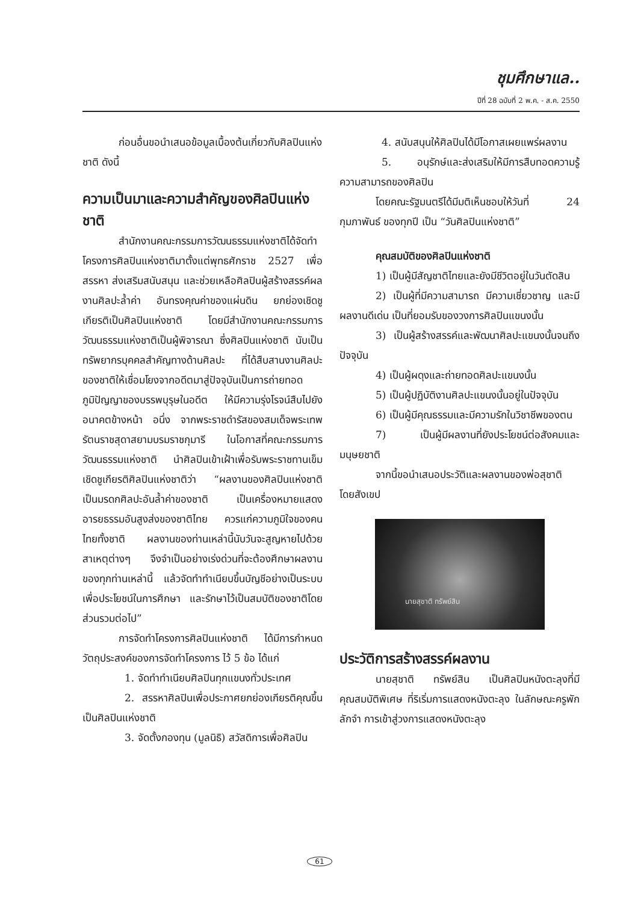ชุมศึกษาแล..
ปีที่ 28 ฉบับที่ 2 พ.ค. - ส.ค. 2550
ก่อนอื่นขอนำเสนอข้อมูลเบื้องต้นเกี่ยวกับศิลปินแห่งชาติ ดังนี้
ความเป็นมาและความสำคัญของศิลปินแห่งชาติ
สำนักงานคณะกรรมการวัฒนธรรมแห่งชาติได้จัดทำโครงการศิลปินแห่งชาติมาตั้งแต่พุทธศักราช 2527 เพื่อสรรหา ส่งเสริมสนับสนุน และช่วยเหลือศิลปินผู้สร้างสรรค์ผลงานศิลปะล้ำค่า อันทรงคุณค่าของแผ่นดิน ยกย่องเชิดชูเกียรติเป็นศิลปินแห่งชาติ โดยมีสำนักงานคณะกรรมการวัฒนธรรมแห่งชาติเป็นผู้พิจารณา ซึ่งศิลปินแห่งชาติ นับเป็นทรัพยากรบุคคลสำคัญทางด้านศิลปะ ที่ได้สืบสานงานศิลปะของชาติให้เชื่อมโยงจากอดีตมาสู่ปัจจุบันเป็นการถ่ายทอดภูมิปัญญาของบรรพบุรุษในอดีต ให้มีความรุ่งโรจน์สืบไปยังอนาคตข้างหน้า อนึ่ง จากพระราชดำรัสของสมเด็จพระเทพรัตนราชสุดาสยามบรมราชกุมารี ในโอกาสที่คณะกรรมการวัฒนธรรมแห่งชาติ นำศิลปินเข้าเฝ้าเพื่อรับพระราชทานเข็มเชิดชูเกียรติศิลปินแห่งชาติว่า “ผลงานของศิลปินแห่งชาติเป็นมรดกศิลปะอันล้ำค่าของชาติ เป็นเครื่องหมายแสดงอารยธรรมอันสูงส่งของชาติไทย ควรแก่ความภูมิใจของคนไทยทั้งชาติ ผลงานของท่านเหล่านี้นับวันจะสูญหายไปด้วยสาเหตุต่างๆ จึงจำเป็นอย่างเร่งด่วนที่จะต้องศึกษาผลงานของทุกท่านเหล่านี้ แล้วจัดทำทำเนียบขึ้นบัญชีอย่างเป็นระบบ เพื่อประโยชน์ในการศึกษา และรักษาไว้เป็นสมบัติของชาติโดยส่วนรวมต่อไป”
การจัดทำโครงการศิลปินแห่งชาติ ได้มีการกำหนดวัตถุประสงค์ของการจัดทำโครงการ ไว้ 5 ข้อ ได้แก่
1. จัดทำทำเนียบศิลปินทุกแขนงทั่วประเทศ
2. สรรหาศิลปินเพื่อประกาศยกย่องเกียรติคุณขึ้นเป็นศิลปินแห่งชาติ
3. จัดตั้งกองทุน (มูลนิธิ) สวัสดิการเพื่อศิลปิน
4. สนับสนุนให้ศิลปินได้มีโอกาสเผยแพร่ผลงาน
5. อนุรักษ์และส่งเสริมให้มีการสืบทอดความรู้ ความสามารถของศิลปิน
โดยคณะรัฐมนตรีได้มีมติเห็นชอบให้วันที่ 24 กุมภาพันธ์ ของทุกปี เป็น “วันศิลปินแห่งชาติ”
คุณสมบัติของศิลปินแห่งชาติ
1) เป็นผู้มีสัญชาติไทยและยังมีชีวิตอยู่ในวันตัดสิน
2) เป็นผู้ที่มีความสามารถ มีความเชี่ยวชาญ และมีผลงานดีเด่น เป็นที่ยอมรับของวงการศิลปินแขนงนั้น
3) เป็นผู้สร้างสรรค์และพัฒนาศิลปะแขนงนั้นจนถึงปัจจุบัน
4) เป็นผู้ผดุงและถ่ายทอดศิลปะแขนงนั้น
5) เป็นผู้ปฏิบัติงานศิลปะแขนงนั้นอยู่ในปัจจุบัน
6) เป็นผู้มีคุณธรรมและมีความรักในวิชาชีพของตน
7) เป็นผู้มีผลงานที่ยังประโยชน์ต่อสังคมและมนุษยชาติ
จากนี้ขอนำเสนอประวัติและผลงานของพ่อสุชาติ โดยสังเขป
นายสุชาติ ทรัพย์สิน
ประวัติการสร้างสรรค์ผลงาน
นายสุชาติ ทรัพย์สิน เป็นศิลปินหนังตะลุงที่มีคุณสมบัติพิเศษ ที่ริเริ่มการแสดงหนังตะลุง ในลักษณะครูพักลักจำ การเข้าสู่วงการแสดงหนังตะลุง
61